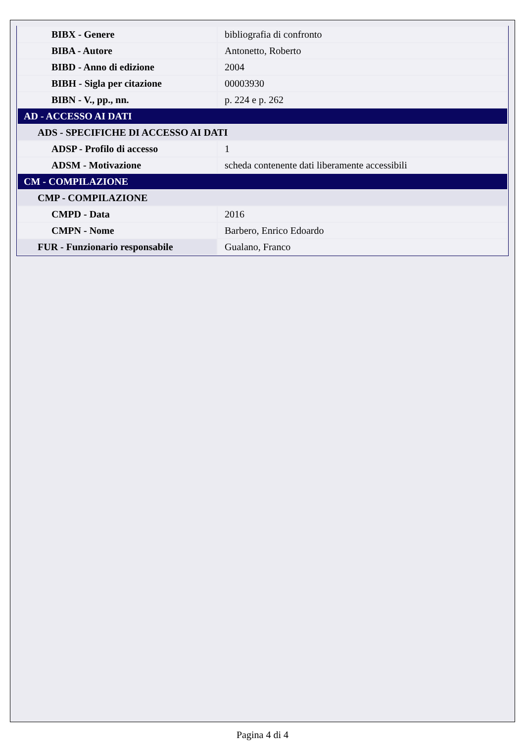| BIBX - Genere | bibliografia di confronto |
| BIBA - Autore | Antonetto, Roberto |
| BIBD - Anno di edizione | 2004 |
| BIBH - Sigla per citazione | 00003930 |
| BIBN - V., pp., nn. | p. 224 e p. 262 |
| AD - ACCESSO AI DATI | |
| ADS - SPECIFICHE DI ACCESSO AI DATI | |
| ADSP - Profilo di accesso | 1 |
| ADSM - Motivazione | scheda contenente dati liberamente accessibili |
| CM - COMPILAZIONE | |
| CMP - COMPILAZIONE | |
| CMPD - Data | 2016 |
| CMPN - Nome | Barbero, Enrico Edoardo |
| FUR - Funzionario responsabile | Gualano, Franco |
Pagina 4 di 4